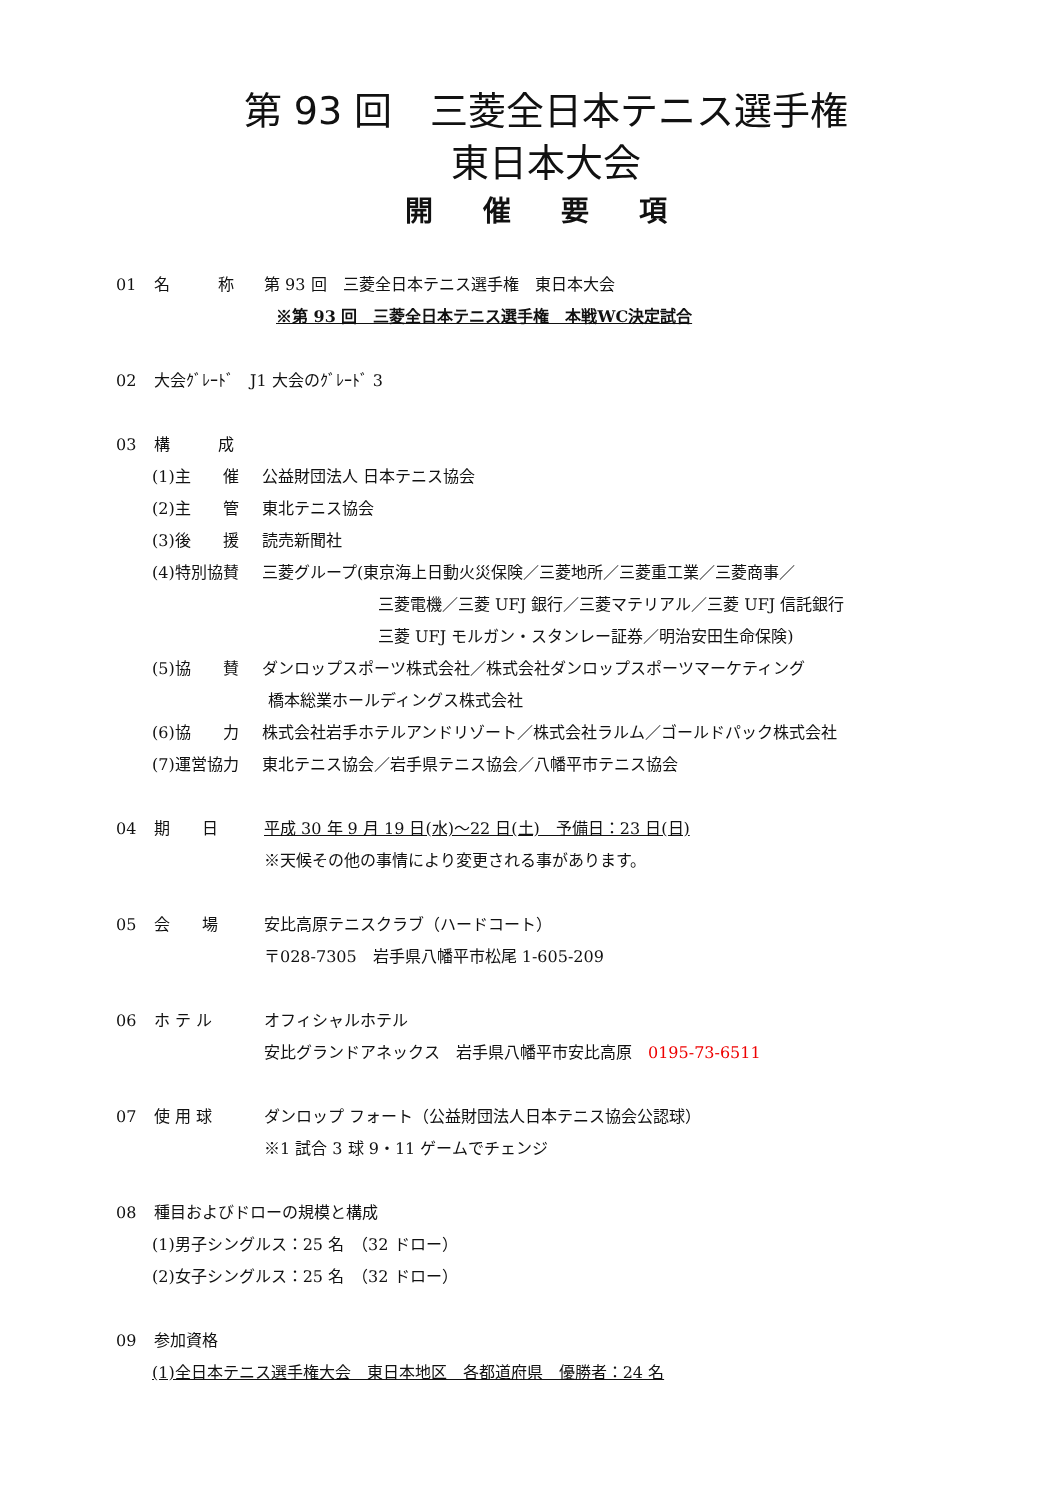第 93 回　三菱全日本テニス選手権
東日本大会
開 催 要 項
01 名　　　称 第 93 回　三菱全日本テニス選手権　東日本大会
※第 93 回　三菱全日本テニス選手権　本戦WC決定試合
02 大会ｸﾞﾚｰﾄﾞ　J1 大会のｸﾞﾚｰﾄﾞ 3
03 構　　　成
(1)主　　催 公益財団法人 日本テニス協会
(2)主　　管 東北テニス協会
(3)後　　援 読売新聞社
(4)特別協賛 三菱グループ(東京海上日動火災保険／三菱地所／三菱重工業／三菱商事／
三菱電機／三菱 UFJ 銀行／三菱マテリアル／三菱 UFJ 信託銀行
三菱 UFJ モルガン・スタンレー証券／明治安田生命保険)
(5)協　　賛 ダンロップスポーツ株式会社／株式会社ダンロップスポーツマーケティング
橋本総業ホールディングス株式会社
(6)協　　力 株式会社岩手ホテルアンドリゾート／株式会社ラルム／ゴールドパック株式会社
(7)運営協力 東北テニス協会／岩手県テニス協会／八幡平市テニス協会
04 期　　日 平成 30 年 9 月 19 日(水)～22 日(土)　予備日：23 日(日)
※天候その他の事情により変更される事があります。
05 会　　場 安比高原テニスクラブ（ハードコート）
〒028-7305　岩手県八幡平市松尾 1-605-209
06 ホ テ ル オフィシャルホテル
安比グランドアネックス　岩手県八幡平市安比高原　0195-73-6511
07 使 用 球 ダンロップ フォート（公益財団法人日本テニス協会公認球）
※1 試合 3 球 9・11 ゲームでチェンジ
08 種目およびドローの規模と構成
(1)男子シングルス：25 名　（32 ドロー）
(2)女子シングルス：25 名　（32 ドロー）
09 参加資格
(1)全日本テニス選手権大会　東日本地区　各都道府県　優勝者：24 名